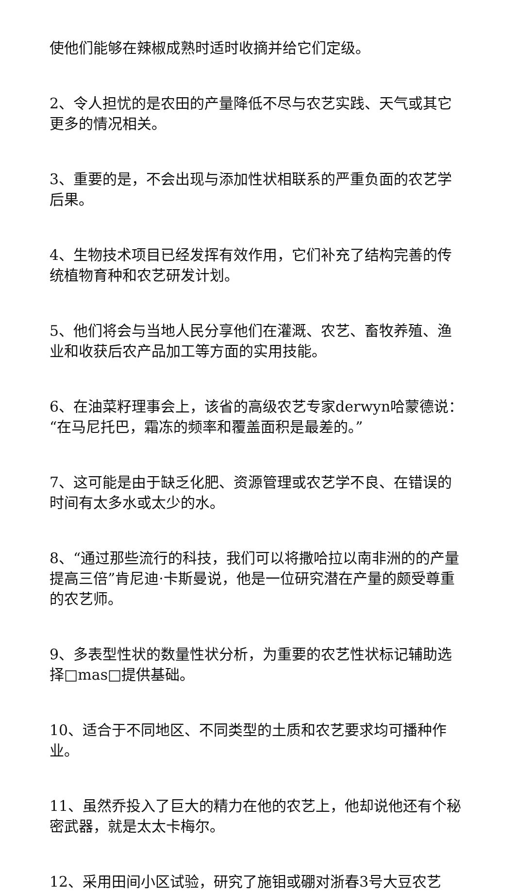使他们能够在辣椒成熟时适时收摘并给它们定级。
2、令人担忧的是农田的产量降低不尽与农艺实践、天气或其它更多的情况相关。
3、重要的是，不会出现与添加性状相联系的严重负面的农艺学后果。
4、生物技术项目已经发挥有效作用，它们补充了结构完善的传统植物育种和农艺研发计划。
5、他们将会与当地人民分享他们在灌溉、农艺、畜牧养殖、渔业和收获后农产品加工等方面的实用技能。
6、在油菜籽理事会上，该省的高级农艺专家derwyn哈蒙德说：“在马尼托巴，霜冻的频率和覆盖面积是最差的。”
7、这可能是由于缺乏化肥、资源管理或农艺学不良、在错误的时间有太多水或太少的水。
8、“通过那些流行的科技，我们可以将撒哈拉以南非洲的的产量提高三倍”肯尼迪·卡斯曼说，他是一位研究潜在产量的颇受尊重的农艺师。
9、多表型性状的数量性状分析，为重要的农艺性状标记辅助选择□mas□提供基础。
10、适合于不同地区、不同类型的土质和农艺要求均可播种作业。
11、虽然乔投入了巨大的精力在他的农艺上，他却说他还有个秘密武器，就是太太卡梅尔。
12、采用田间小区试验，研究了施钼或硼对浙春3号大豆农艺